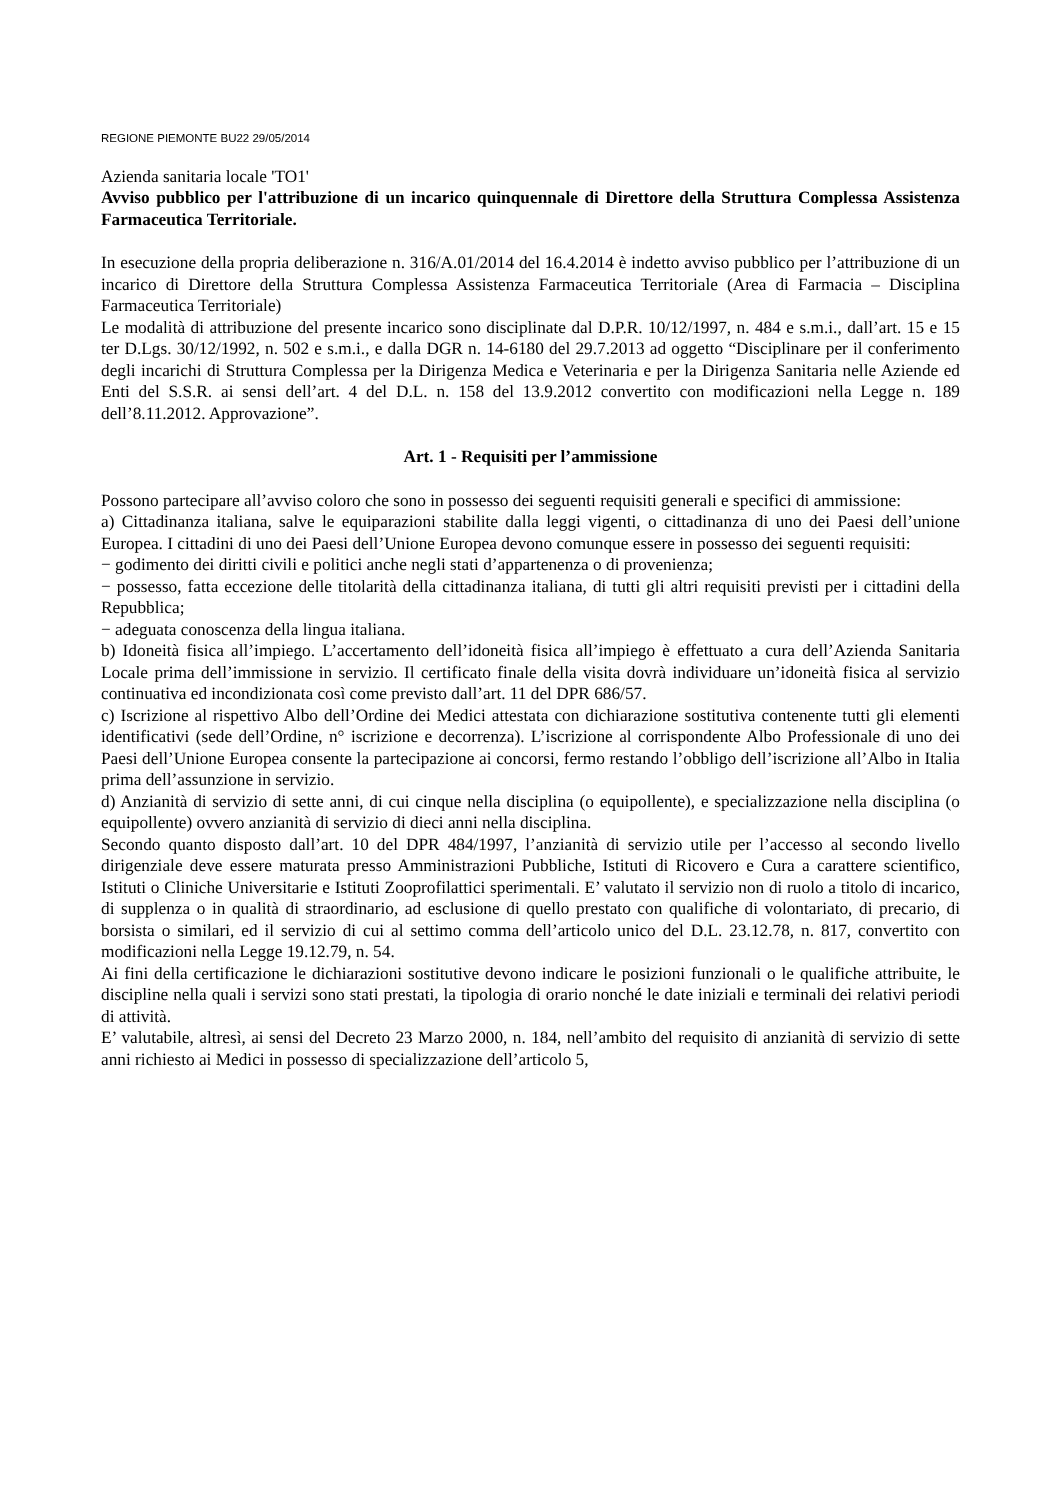REGIONE PIEMONTE BU22 29/05/2014
Azienda sanitaria locale 'TO1'
Avviso pubblico per l'attribuzione di un incarico quinquennale di Direttore della Struttura Complessa Assistenza Farmaceutica Territoriale.
In esecuzione della propria deliberazione n. 316/A.01/2014 del 16.4.2014 è indetto avviso pubblico per l’attribuzione di un incarico di Direttore della Struttura Complessa Assistenza Farmaceutica Territoriale (Area di Farmacia – Disciplina Farmaceutica Territoriale)
Le modalità di attribuzione del presente incarico sono disciplinate dal D.P.R. 10/12/1997, n. 484 e s.m.i., dall’art. 15 e 15 ter D.Lgs. 30/12/1992, n. 502 e s.m.i., e dalla DGR n. 14-6180 del 29.7.2013 ad oggetto “Disciplinare per il conferimento degli incarichi di Struttura Complessa per la Dirigenza Medica e Veterinaria e per la Dirigenza Sanitaria nelle Aziende ed Enti del S.S.R. ai sensi dell’art. 4 del D.L. n. 158 del 13.9.2012 convertito con modificazioni nella Legge n. 189 dell’8.11.2012. Approvazione”.
Art. 1 - Requisiti per l’ammissione
Possono partecipare all’avviso coloro che sono in possesso dei seguenti requisiti generali e specifici di ammissione:
a) Cittadinanza italiana, salve le equiparazioni stabilite dalla leggi vigenti, o cittadinanza di uno dei Paesi dell’unione Europea. I cittadini di uno dei Paesi dell’Unione Europea devono comunque essere in possesso dei seguenti requisiti:
− godimento dei diritti civili e politici anche negli stati d’appartenenza o di provenienza;
− possesso, fatta eccezione delle titolarità della cittadinanza italiana, di tutti gli altri requisiti previsti per i cittadini della Repubblica;
− adeguata conoscenza della lingua italiana.
b) Idoneità fisica all’impiego. L’accertamento dell’idoneità fisica all’impiego è effettuato a cura dell’Azienda Sanitaria Locale prima dell’immissione in servizio. Il certificato finale della visita dovrà individuare un’idoneità fisica al servizio continuativa ed incondizionata così come previsto dall’art. 11 del DPR 686/57.
c) Iscrizione al rispettivo Albo dell’Ordine dei Medici attestata con dichiarazione sostitutiva contenente tutti gli elementi identificativi (sede dell’Ordine, n° iscrizione e decorrenza). L’iscrizione al corrispondente Albo Professionale di uno dei Paesi dell’Unione Europea consente la partecipazione ai concorsi, fermo restando l’obbligo dell’iscrizione all’Albo in Italia prima dell’assunzione in servizio.
d) Anzianità di servizio di sette anni, di cui cinque nella disciplina (o equipollente), e specializzazione nella disciplina (o equipollente) ovvero anzianità di servizio di dieci anni nella disciplina.
Secondo quanto disposto dall’art. 10 del DPR 484/1997, l’anzianità di servizio utile per l’accesso al secondo livello dirigenziale deve essere maturata presso Amministrazioni Pubbliche, Istituti di Ricovero e Cura a carattere scientifico, Istituti o Cliniche Universitarie e Istituti Zooprofilattici sperimentali. E’ valutato il servizio non di ruolo a titolo di incarico, di supplenza o in qualità di straordinario, ad esclusione di quello prestato con qualifiche di volontariato, di precario, di borsista o similari, ed il servizio di cui al settimo comma dell’articolo unico del D.L. 23.12.78, n. 817, convertito con modificazioni nella Legge 19.12.79, n. 54.
Ai fini della certificazione le dichiarazioni sostitutive devono indicare le posizioni funzionali o le qualifiche attribuite, le discipline nella quali i servizi sono stati prestati, la tipologia di orario nonché le date iniziali e terminali dei relativi periodi di attività.
E’ valutabile, altresì, ai sensi del Decreto 23 Marzo 2000, n. 184, nell’ambito del requisito di anzianità di servizio di sette anni richiesto ai Medici in possesso di specializzazione dell’articolo 5,